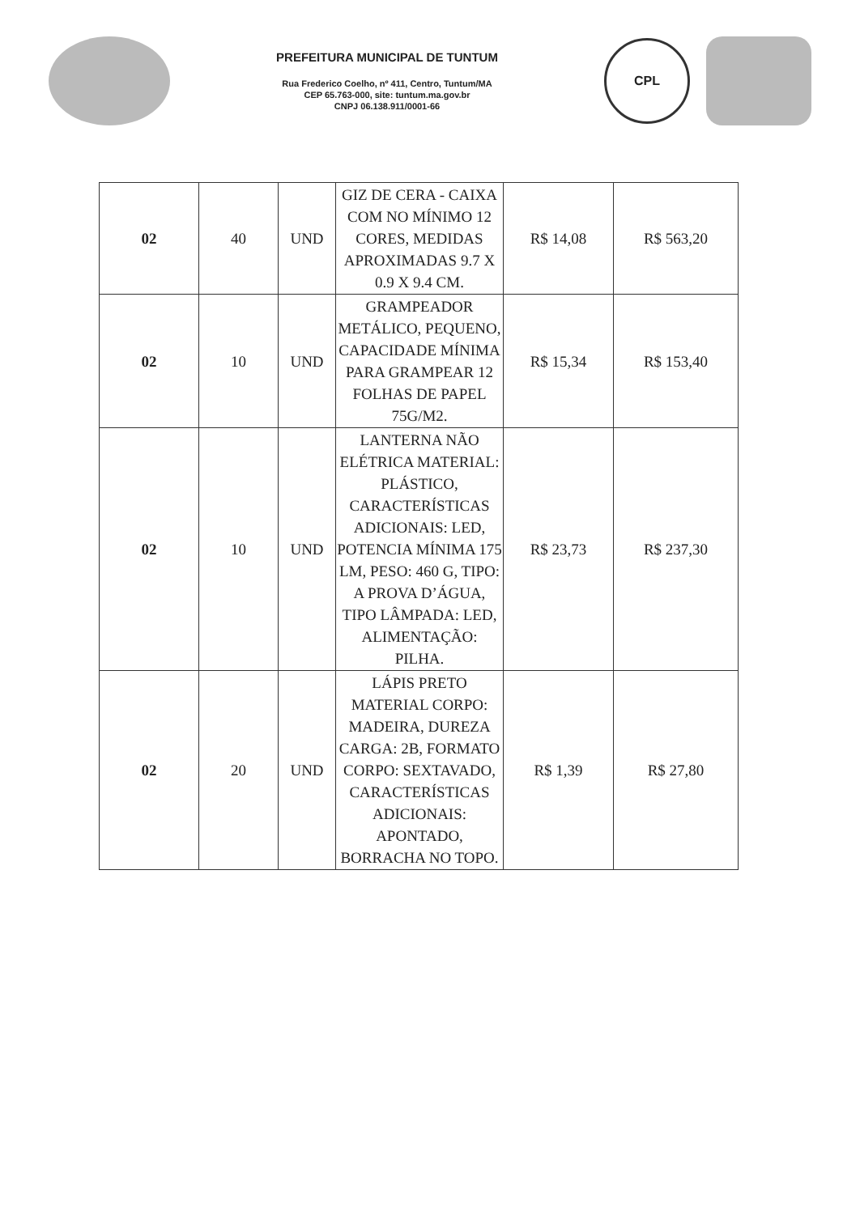PREFEITURA MUNICIPAL DE TUNTUM
Rua Frederico Coelho, nº 411, Centro, Tuntum/MA
CEP 65.763-000, site: tuntum.ma.gov.br
CNPJ 06.138.911/0001-66
CPL
| 02 | 40 | UND | GIZ DE CERA - CAIXA COM NO MÍNIMO 12 CORES, MEDIDAS APROXIMADAS 9.7 X 0.9 X 9.4 CM. | R$ 14,08 | R$ 563,20 |
| 02 | 10 | UND | GRAMPEADOR METÁLICO, PEQUENO, CAPACIDADE MÍNIMA PARA GRAMPEAR 12 FOLHAS DE PAPEL 75G/M2. | R$ 15,34 | R$ 153,40 |
| 02 | 10 | UND | LANTERNA NÃO ELÉTRICA MATERIAL: PLÁSTICO, CARACTERÍSTICAS ADICIONAIS: LED, POTENCIA MÍNIMA 175 LM, PESO: 460 G, TIPO: A PROVA D’ÁGUA, TIPO LÂMPADA: LED, ALIMENTAÇÃO: PILHA. | R$ 23,73 | R$ 237,30 |
| 02 | 20 | UND | LÁPIS PRETO MATERIAL CORPO: MADEIRA, DUREZA CARGA: 2B, FORMATO CORPO: SEXTAVADO, CARACTERÍSTICAS ADICIONAIS: APONTADO, BORRACHA NO TOPO. | R$ 1,39 | R$ 27,80 |